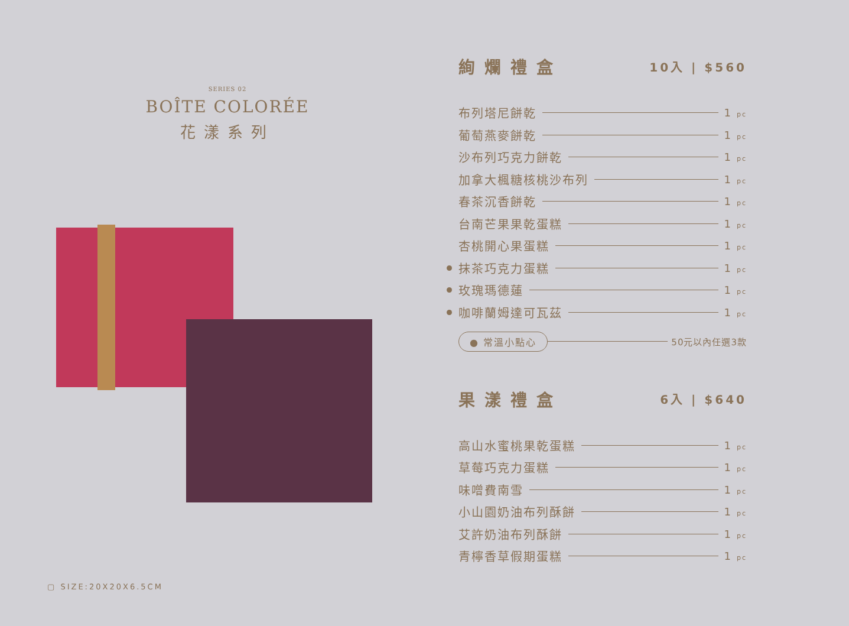SERIES 02
BOÎTE COLORÉE
花漾系列
▢ SIZE:20X20X6.5CM
絢爛禮盒 10入 | $560
布列塔尼餅乾 1 pc
葡萄燕麥餅乾 1 pc
沙布列巧克力餅乾 1 pc
加拿大楓糖核桃沙布列 1 pc
春茶沉香餅乾 1 pc
台南芒果果乾蛋糕 1 pc
杏桃開心果蛋糕 1 pc
抹茶巧克力蛋糕 1 pc
玫瑰瑪德蓮 1 pc
咖啡蘭姆達可瓦茲 1 pc
● 常溫小點心 50元以內任選3款
果漾禮盒 6入 | $640
高山水蜜桃果乾蛋糕 1 pc
草莓巧克力蛋糕 1 pc
味噌費南雪 1 pc
小山園奶油布列酥餅 1 pc
艾許奶油布列酥餅 1 pc
青檸香草假期蛋糕 1 pc